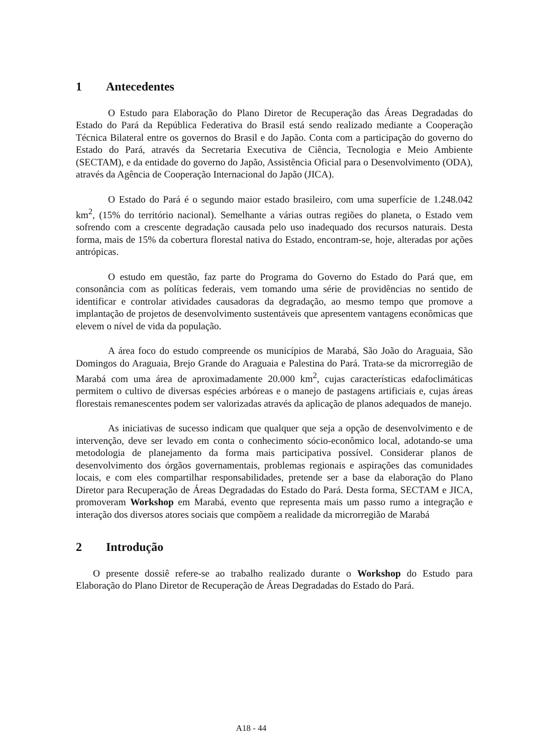1 Antecedentes
O Estudo para Elaboração do Plano Diretor de Recuperação das Áreas Degradadas do Estado do Pará da República Federativa do Brasil está sendo realizado mediante a Cooperação Técnica Bilateral entre os governos do Brasil e do Japão. Conta com a participação do governo do Estado do Pará, através da Secretaria Executiva de Ciência, Tecnologia e Meio Ambiente (SECTAM), e da entidade do governo do Japão, Assistência Oficial para o Desenvolvimento (ODA), através da Agência de Cooperação Internacional do Japão (JICA).
O Estado do Pará é o segundo maior estado brasileiro, com uma superfície de 1.248.042 km<sup>2</sup>, (15% do território nacional). Semelhante a várias outras regiões do planeta, o Estado vem sofrendo com a crescente degradação causada pelo uso inadequado dos recursos naturais. Desta forma, mais de 15% da cobertura florestal nativa do Estado, encontram-se, hoje, alteradas por ações antrópicas.
O estudo em questão, faz parte do Programa do Governo do Estado do Pará que, em consonância com as políticas federais, vem tomando uma série de providências no sentido de identificar e controlar atividades causadoras da degradação, ao mesmo tempo que promove a implantação de projetos de desenvolvimento sustentáveis que apresentem vantagens econômicas que elevem o nível de vida da população.
A área foco do estudo compreende os municípios de Marabá, São João do Araguaia, São Domingos do Araguaia, Brejo Grande do Araguaia e Palestina do Pará. Trata-se da microrregião de Marabá com uma área de aproximadamente 20.000 km<sup>2</sup>, cujas características edafoclimáticas permitem o cultivo de diversas espécies arbóreas e o manejo de pastagens artificiais e, cujas áreas florestais remanescentes podem ser valorizadas através da aplicação de planos adequados de manejo.
As iniciativas de sucesso indicam que qualquer que seja a opção de desenvolvimento e de intervenção, deve ser levado em conta o conhecimento sócio-econômico local, adotando-se uma metodologia de planejamento da forma mais participativa possível. Considerar planos de desenvolvimento dos órgãos governamentais, problemas regionais e aspirações das comunidades locais, e com eles compartilhar responsabilidades, pretende ser a base da elaboração do Plano Diretor para Recuperação de Áreas Degradadas do Estado do Pará. Desta forma, SECTAM e JICA, promoveram Workshop em Marabá, evento que representa mais um passo rumo a integração e interação dos diversos atores sociais que compõem a realidade da microrregião de Marabá
2 Introdução
O presente dossiê refere-se ao trabalho realizado durante o Workshop do Estudo para Elaboração do Plano Diretor de Recuperação de Áreas Degradadas do Estado do Pará.
A18 - 44